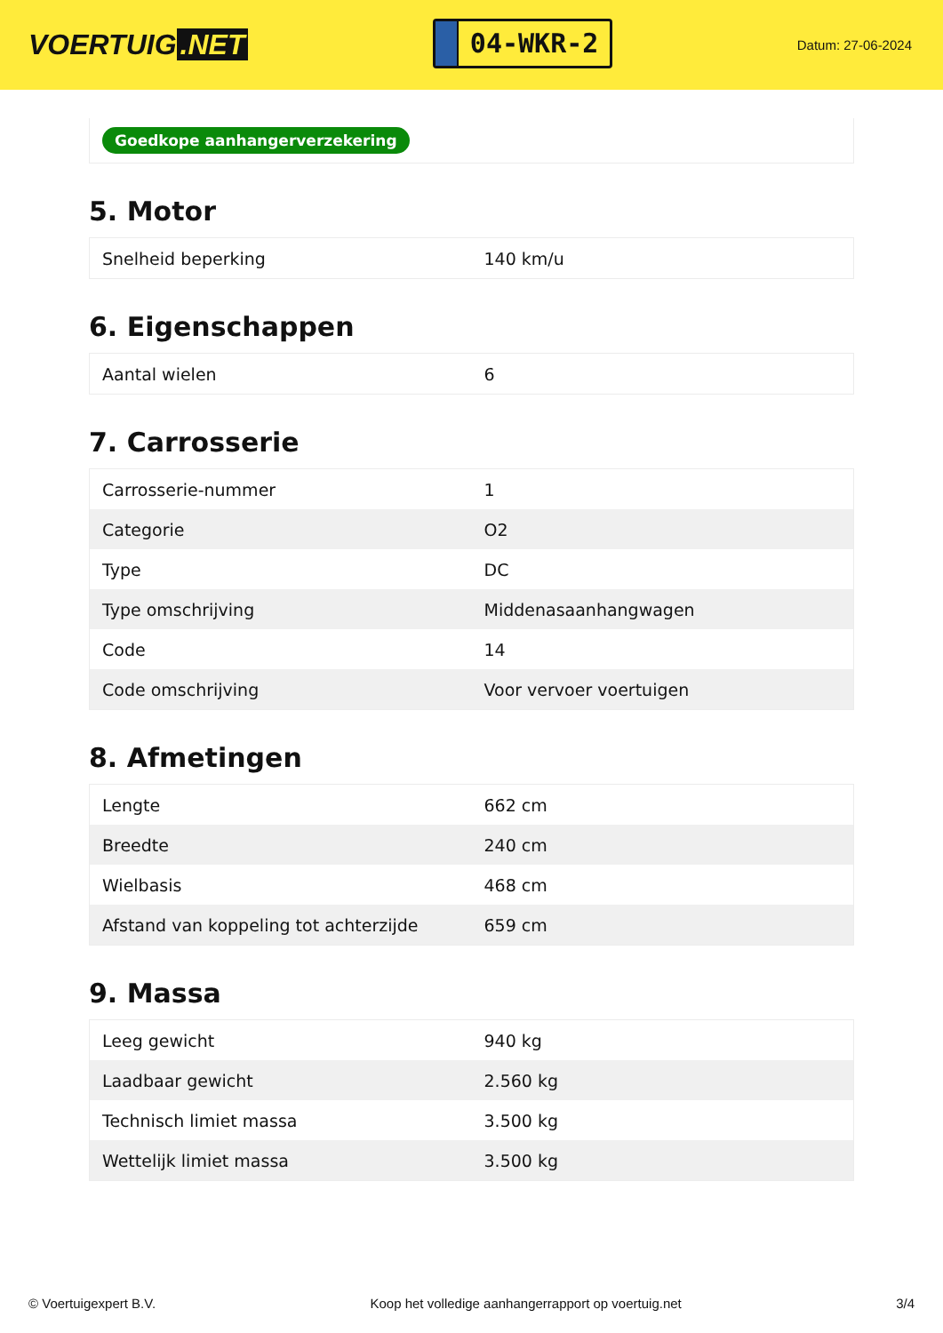VOERTUIG.NET
04-WKR-2
Datum: 27-06-2024
Goedkope aanhangerverzekering
5. Motor
| Snelheid beperking | 140 km/u |
6. Eigenschappen
| Aantal wielen | 6 |
7. Carrosserie
| Carrosserie-nummer | 1 |
| Categorie | O2 |
| Type | DC |
| Type omschrijving | Middenasaanhangwagen |
| Code | 14 |
| Code omschrijving | Voor vervoer voertuigen |
8. Afmetingen
| Lengte | 662 cm |
| Breedte | 240 cm |
| Wielbasis | 468 cm |
| Afstand van koppeling tot achterzijde | 659 cm |
9. Massa
| Leeg gewicht | 940 kg |
| Laadbaar gewicht | 2.560 kg |
| Technisch limiet massa | 3.500 kg |
| Wettelijk limiet massa | 3.500 kg |
© Voertuigexpert B.V. Koop het volledige aanhangerrapport op voertuig.net 3/4